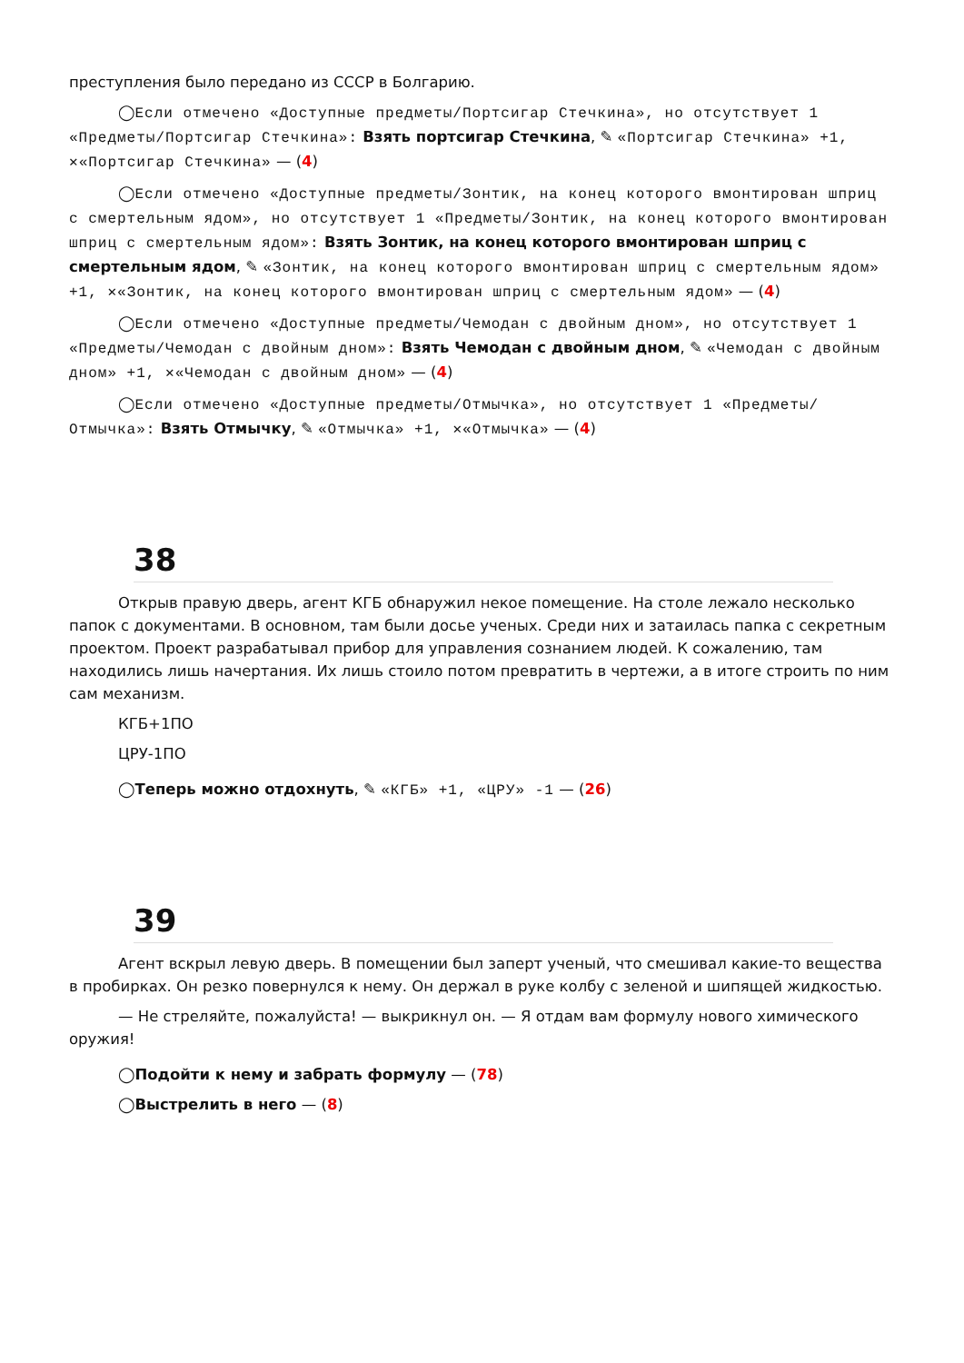преступления было передано из СССР в Болгарию.
◯Если отмечено «Доступные предметы/Портсигар Стечкина», но отсутствует 1 «Предметы/Портсигар Стечкина»: Взять портсигар Стечкина, ✎ «Портсигар Стечкина» +1, ✕«Портсигар Стечкина» — (4)
◯Если отмечено «Доступные предметы/Зонтик, на конец которого вмонтирован шприц с смертельным ядом», но отсутствует 1 «Предметы/Зонтик, на конец которого вмонтирован шприц с смертельным ядом»: Взять Зонтик, на конец которого вмонтирован шприц с смертельным ядом, ✎ «Зонтик, на конец которого вмонтирован шприц с смертельным ядом» +1, ✕«Зонтик, на конец которого вмонтирован шприц с смертельным ядом» — (4)
◯Если отмечено «Доступные предметы/Чемодан с двойным дном», но отсутствует 1 «Предметы/Чемодан с двойным дном»: Взять Чемодан с двойным дном, ✎ «Чемодан с двойным дном» +1, ✕«Чемодан с двойным дном» — (4)
◯Если отмечено «Доступные предметы/Отмычка», но отсутствует 1 «Предметы/Отмычка»: Взять Отмычку, ✎ «Отмычка» +1, ✕«Отмычка» — (4)
38
Открыв правую дверь, агент КГБ обнаружил некое помещение. На столе лежало несколько папок с документами. В основном, там были досье ученых. Среди них и затаилась папка с секретным проектом. Проект разрабатывал прибор для управления сознанием людей. К сожалению, там находились лишь начертания. Их лишь стоило потом превратить в чертежи, а в итоге строить по ним сам механизм.
КГБ+1ПО
ЦРУ-1ПО
◯Теперь можно отдохнуть, ✎ «КГБ» +1, «ЦРУ» -1 — (26)
39
Агент вскрыл левую дверь. В помещении был заперт ученый, что смешивал какие-то вещества в пробирках. Он резко повернулся к нему. Он держал в руке колбу с зеленой и шипящей жидкостью.
— Не стреляйте, пожалуйста! — выкрикнул он. — Я отдам вам формулу нового химического оружия!
◯Подойти к нему и забрать формулу — (78)
◯Выстрелить в него — (8)